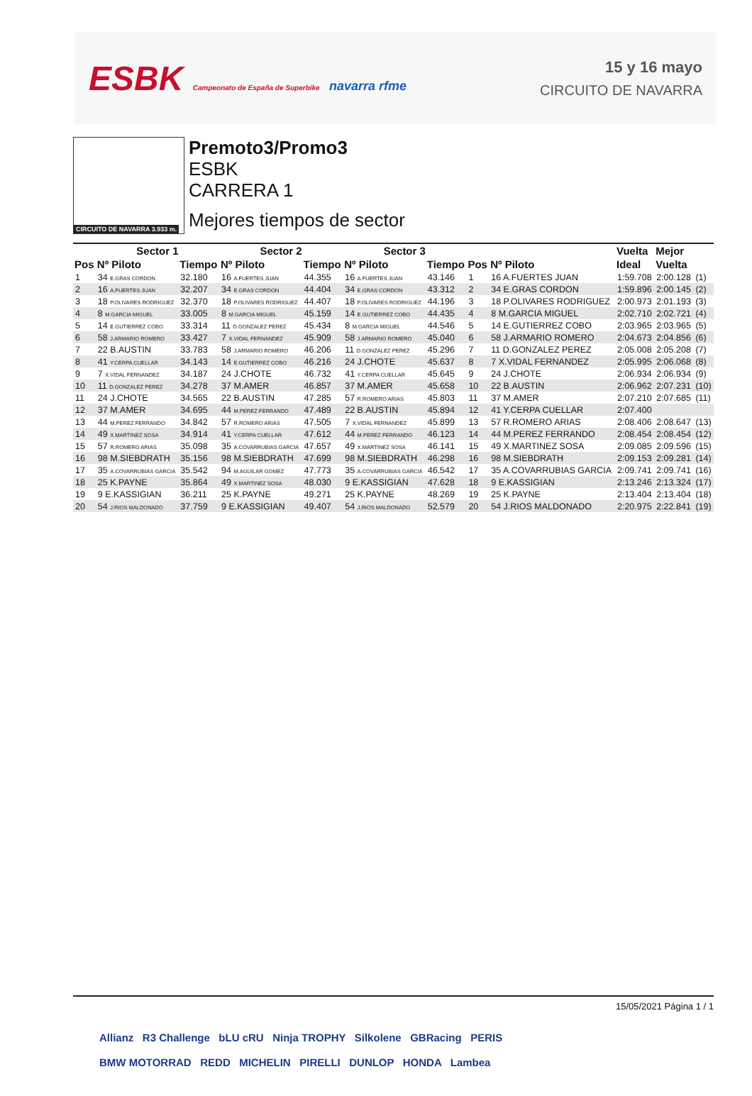ESBK Campeonato de España de Superbike navarra rfme
15 y 16 mayo
CIRCUITO DE NAVARRA
CIRCUITO DE NAVARRA 3.933 m.
Premoto3/Promo3
ESBK
CARRERA 1
Mejores tiempos de sector
| | Sector 1 | | Sector 2 | | Sector 3 | | | | Vuelta | Mejor | |
| --- | --- | --- | --- | --- | --- | --- | --- | --- | --- | --- | --- |
| Pos | Nº Piloto | Tiempo | Nº Piloto | Tiempo | Nº Piloto | Tiempo | Pos | Nº Piloto | Ideal | Vuelta | |
| 1 | 34 E.GRAS CORDON | 32.180 | 16 A.FUERTES JUAN | 44.355 | 16 A.FUERTES JUAN | 43.146 | 1 | 16 A.FUERTES JUAN | 1:59.708 | 2:00.128 | (1) |
| 2 | 16 A.FUERTES JUAN | 32.207 | 34 E.GRAS CORDON | 44.404 | 34 E.GRAS CORDON | 43.312 | 2 | 34 E.GRAS CORDON | 1:59.896 | 2:00.145 | (2) |
| 3 | 18 P.OLIVARES RODRIGUEZ | 32.370 | 18 P.OLIVARES RODRIGUEZ | 44.407 | 18 P.OLIVARES RODRIGUEZ | 44.196 | 3 | 18 P.OLIVARES RODRIGUEZ | 2:00.973 | 2:01.193 | (3) |
| 4 | 8 M.GARCIA MIGUEL | 33.005 | 8 M.GARCIA MIGUEL | 45.159 | 14 E.GUTIERREZ COBO | 44.435 | 4 | 8 M.GARCIA MIGUEL | 2:02.710 | 2:02.721 | (4) |
| 5 | 14 E.GUTIERREZ COBO | 33.314 | 11 D.GONZALEZ PEREZ | 45.434 | 8 M.GARCIA MIGUEL | 44.546 | 5 | 14 E.GUTIERREZ COBO | 2:03.965 | 2:03.965 | (5) |
| 6 | 58 J.ARMARIO ROMERO | 33.427 | 7 X.VIDAL FERNANDEZ | 45.909 | 58 J.ARMARIO ROMERO | 45.040 | 6 | 58 J.ARMARIO ROMERO | 2:04.673 | 2:04.856 | (6) |
| 7 | 22 B.AUSTIN | 33.783 | 58 J.ARMARIO ROMERO | 46.206 | 11 D.GONZALEZ PEREZ | 45.296 | 7 | 11 D.GONZALEZ PEREZ | 2:05.008 | 2:05.208 | (7) |
| 8 | 41 Y.CERPA CUELLAR | 34.143 | 14 E.GUTIERREZ COBO | 46.216 | 24 J.CHOTE | 45.637 | 8 | 7 X.VIDAL FERNANDEZ | 2:05.995 | 2:06.068 | (8) |
| 9 | 7 X.VIDAL FERNANDEZ | 34.187 | 24 J.CHOTE | 46.732 | 41 Y.CERPA CUELLAR | 45.645 | 9 | 24 J.CHOTE | 2:06.934 | 2:06.934 | (9) |
| 10 | 11 D.GONZALEZ PEREZ | 34.278 | 37 M.AMER | 46.857 | 37 M.AMER | 45.658 | 10 | 22 B.AUSTIN | 2:06.962 | 2:07.231 | (10) |
| 11 | 24 J.CHOTE | 34.565 | 22 B.AUSTIN | 47.285 | 57 R.ROMERO ARIAS | 45.803 | 11 | 37 M.AMER | 2:07.210 | 2:07.685 | (11) |
| 12 | 37 M.AMER | 34.695 | 44 M.PEREZ FERRANDO | 47.489 | 22 B.AUSTIN | 45.894 | 12 | 41 Y.CERPA CUELLAR | 2:07.400 | | |
| 13 | 44 M.PEREZ FERRANDO | 34.842 | 57 R.ROMERO ARIAS | 47.505 | 7 X.VIDAL FERNANDEZ | 45.899 | 13 | 57 R.ROMERO ARIAS | 2:08.406 | 2:08.647 | (13) |
| 14 | 49 X.MARTINEZ SOSA | 34.914 | 41 Y.CERPA CUELLAR | 47.612 | 44 M.PEREZ FERRANDO | 46.123 | 14 | 44 M.PEREZ FERRANDO | 2:08.454 | 2:08.454 | (12) |
| 15 | 57 R.ROMERO ARIAS | 35.098 | 35 A.COVARRUBIAS GARCIA | 47.657 | 49 X.MARTINEZ SOSA | 46.141 | 15 | 49 X.MARTINEZ SOSA | 2:09.085 | 2:09.596 | (15) |
| 16 | 98 M.SIEBDRATH | 35.156 | 98 M.SIEBDRATH | 47.699 | 98 M.SIEBDRATH | 46.298 | 16 | 98 M.SIEBDRATH | 2:09.153 | 2:09.281 | (14) |
| 17 | 35 A.COVARRUBIAS GARCIA | 35.542 | 94 M.AGUILAR GOMEZ | 47.773 | 35 A.COVARRUBIAS GARCIA | 46.542 | 17 | 35 A.COVARRUBIAS GARCIA | 2:09.741 | 2:09.741 | (16) |
| 18 | 25 K.PAYNE | 35.864 | 49 X.MARTINEZ SOSA | 48.030 | 9 E.KASSIGIAN | 47.628 | 18 | 9 E.KASSIGIAN | 2:13.246 | 2:13.324 | (17) |
| 19 | 9 E.KASSIGIAN | 36.211 | 25 K.PAYNE | 49.271 | 25 K.PAYNE | 48.269 | 19 | 25 K.PAYNE | 2:13.404 | 2:13.404 | (18) |
| 20 | 54 J.RIOS MALDONADO | 37.759 | 9 E.KASSIGIAN | 49.407 | 54 J.RIOS MALDONADO | 52.579 | 20 | 54 J.RIOS MALDONADO | 2:20.975 | 2:22.841 | (19) |
15/05/2021 Página 1 / 1
Allianz R3 Challenge bLU cRU Ninja TROPHY Silkolene GBRacing PERIS
BMW MOTORRAD REDD MICHELIN PIRELLI DUNLOP HONDA Lambea